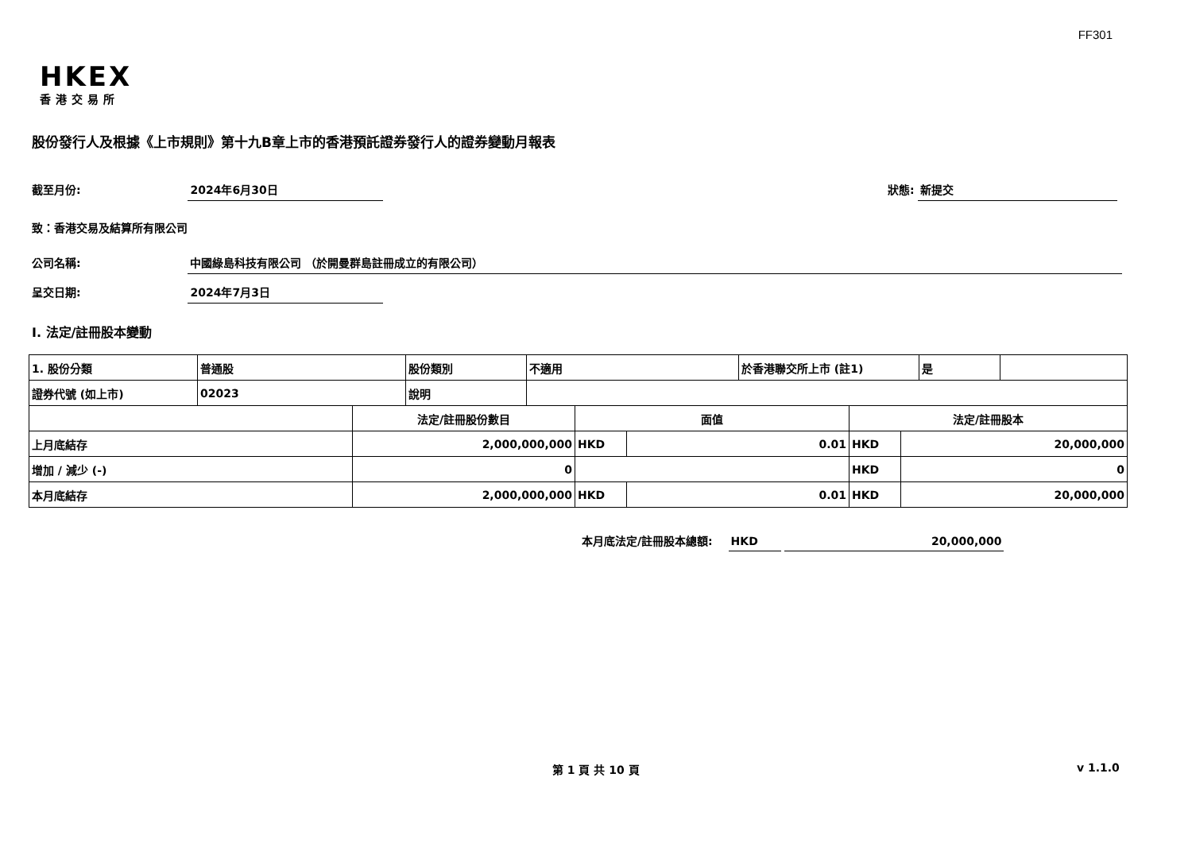FF301
HKEX
香港交易所
股份發行人及根據《上市規則》第十九B章上市的香港預託證券發行人的證券變動月報表
截至月份: 2024年6月30日 狀態: 新提交
致：香港交易及結算所有限公司
公司名稱: 中國綠島科技有限公司 （於開曼群島註冊成立的有限公司）
呈交日期: 2024年7月3日
I. 法定/註冊股本變動
| 1. 股份分類 | 普通股 | 股份類別 | 不適用 | 於香港聯交所上市 (註1) | 是 | |
| 證券代號 (如上市) | 02023 | 說明 | | | | |
| | 法定/註冊股份數目 | 面值 | | 法定/註冊股本 | |
| 上月底結存 | 2,000,000,000 | HKD | 0.01 | HKD | 20,000,000 |
| 增加 / 減少 (-) | 0 | | | HKD | 0 |
| 本月底結存 | 2,000,000,000 | HKD | 0.01 | HKD | 20,000,000 |
本月底法定/註冊股本總額: HKD 20,000,000
第 1 頁 共 10 頁 v 1.1.0